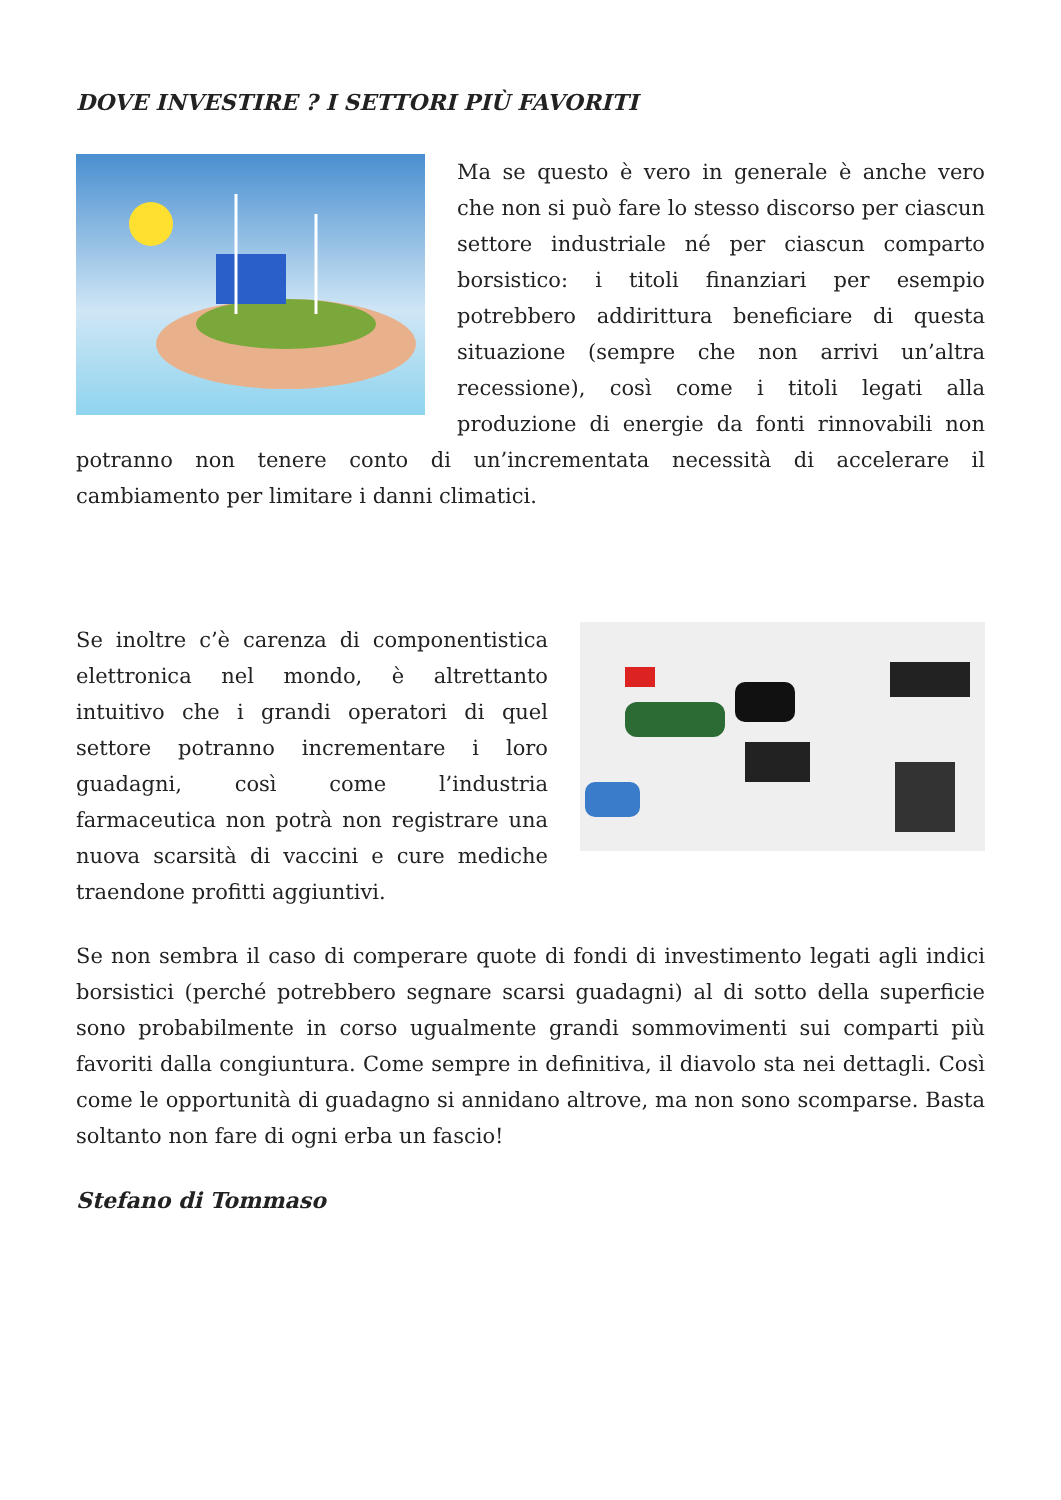DOVE INVESTIRE ? I SETTORI PIÙ FAVORITI
Ma se questo è vero in generale è anche vero che non si può fare lo stesso discorso per ciascun settore industriale né per ciascun comparto borsistico: i titoli finanziari per esempio potrebbero addirittura beneficiare di questa situazione (sempre che non arrivi un’altra recessione), così come i titoli legati alla produzione di energie da fonti rinnovabili non potranno non tenere conto di un’incrementata necessità di accelerare il cambiamento per limitare i danni climatici.
Se inoltre c’è carenza di componentistica elettronica nel mondo, è altrettanto intuitivo che i grandi operatori di quel settore potranno incrementare i loro guadagni, così come l’industria farmaceutica non potrà non registrare una nuova scarsità di vaccini e cure mediche traendone profitti aggiuntivi.
Se non sembra il caso di comperare quote di fondi di investimento legati agli indici borsistici (perché potrebbero segnare scarsi guadagni) al di sotto della superficie sono probabilmente in corso ugualmente grandi sommovimenti sui comparti più favoriti dalla congiuntura. Come sempre in definitiva, il diavolo sta nei dettagli. Così come le opportunità di guadagno si annidano altrove, ma non sono scomparse. Basta soltanto non fare di ogni erba un fascio!
Stefano di Tommaso